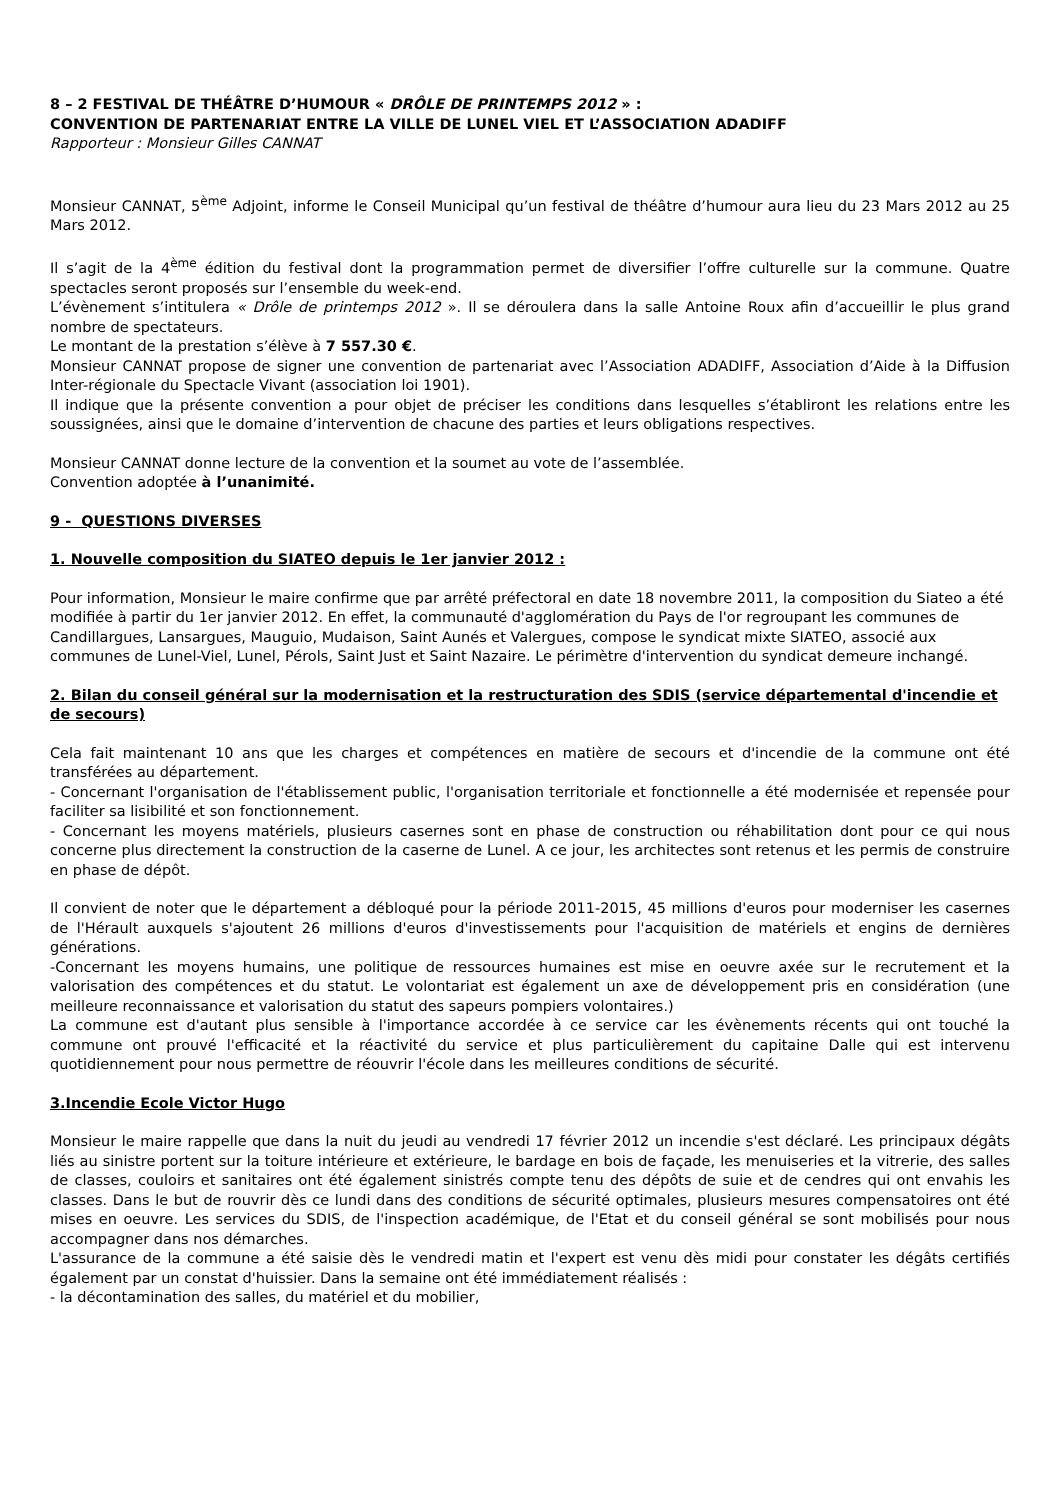8 – 2 FESTIVAL DE THÉÂTRE D’HUMOUR « DRÔLE DE PRINTEMPS 2012 » :
CONVENTION DE PARTENARIAT ENTRE LA VILLE DE LUNEL VIEL ET L’ASSOCIATION ADADIFF
Rapporteur : Monsieur Gilles CANNAT
Monsieur CANNAT, 5<sup>ème</sup> Adjoint, informe le Conseil Municipal qu’un festival de théâtre d’humour aura lieu du 23 Mars 2012 au 25 Mars 2012.
Il s’agit de la 4<sup>ème</sup> édition du festival dont la programmation permet de diversifier l’offre culturelle sur la commune. Quatre spectacles seront proposés sur l’ensemble du week-end.
L’évènement s’intitulera « Drôle de printemps 2012 ». Il se déroulera dans la salle Antoine Roux afin d’accueillir le plus grand nombre de spectateurs.
Le montant de la prestation s’élève à 7 557.30 €.
Monsieur CANNAT propose de signer une convention de partenariat avec l’Association ADADIFF, Association d’Aide à la Diffusion Inter-régionale du Spectacle Vivant (association loi 1901).
Il indique que la présente convention a pour objet de préciser les conditions dans lesquelles s’établiront les relations entre les soussignées, ainsi que le domaine d’intervention de chacune des parties et leurs obligations respectives.
Monsieur CANNAT donne lecture de la convention et la soumet au vote de l’assemblée.
Convention adoptée à l’unanimité.
9 - QUESTIONS DIVERSES
1. Nouvelle composition du SIATEO depuis le 1er janvier 2012 :
Pour information, Monsieur le maire confirme que par arrêté préfectoral en date 18 novembre 2011, la composition du Siateo a été modifiée à partir du 1er janvier 2012. En effet, la communauté d'agglomération du Pays de l'or regroupant les communes de Candillargues, Lansargues, Mauguio, Mudaison, Saint Aunés et Valergues, compose le syndicat mixte SIATEO, associé aux communes de Lunel-Viel, Lunel, Pérols, Saint Just et Saint Nazaire. Le périmètre d'intervention du syndicat demeure inchangé.
2. Bilan du conseil général sur la modernisation et la restructuration des SDIS (service départemental d'incendie et de secours)
Cela fait maintenant 10 ans que les charges et compétences en matière de secours et d'incendie de la commune ont été transférées au département.
- Concernant l'organisation de l'établissement public, l'organisation territoriale et fonctionnelle a été modernisée et repensée pour faciliter sa lisibilité et son fonctionnement.
- Concernant les moyens matériels, plusieurs casernes sont en phase de construction ou réhabilitation dont pour ce qui nous concerne plus directement la construction de la caserne de Lunel. A ce jour, les architectes sont retenus et les permis de construire en phase de dépôt.
Il convient de noter que le département a débloqué pour la période 2011-2015, 45 millions d'euros pour moderniser les casernes de l'Hérault auxquels s'ajoutent 26 millions d'euros d'investissements pour l'acquisition de matériels et engins de dernières générations.
-Concernant les moyens humains, une politique de ressources humaines est mise en oeuvre axée sur le recrutement et la valorisation des compétences et du statut. Le volontariat est également un axe de développement pris en considération (une meilleure reconnaissance et valorisation du statut des sapeurs pompiers volontaires.)
La commune est d'autant plus sensible à l'importance accordée à ce service car les évènements récents qui ont touché la commune ont prouvé l'efficacité et la réactivité du service et plus particulièrement du capitaine Dalle qui est intervenu quotidiennement pour nous permettre de réouvrir l'école dans les meilleures conditions de sécurité.
3.Incendie Ecole Victor Hugo
Monsieur le maire rappelle que dans la nuit du jeudi au vendredi 17 février 2012 un incendie s'est déclaré. Les principaux dégâts liés au sinistre portent sur la toiture intérieure et extérieure, le bardage en bois de façade, les menuiseries et la vitrerie, des salles de classes, couloirs et sanitaires ont été également sinistrés compte tenu des dépôts de suie et de cendres qui ont envahis les classes. Dans le but de rouvrir dès ce lundi dans des conditions de sécurité optimales, plusieurs mesures compensatoires ont été mises en oeuvre. Les services du SDIS, de l'inspection académique, de l'Etat et du conseil général se sont mobilisés pour nous accompagner dans nos démarches.
L'assurance de la commune a été saisie dès le vendredi matin et l'expert est venu dès midi pour constater les dégâts certifiés également par un constat d'huissier. Dans la semaine ont été immédiatement réalisés :
- la décontamination des salles, du matériel et du mobilier,